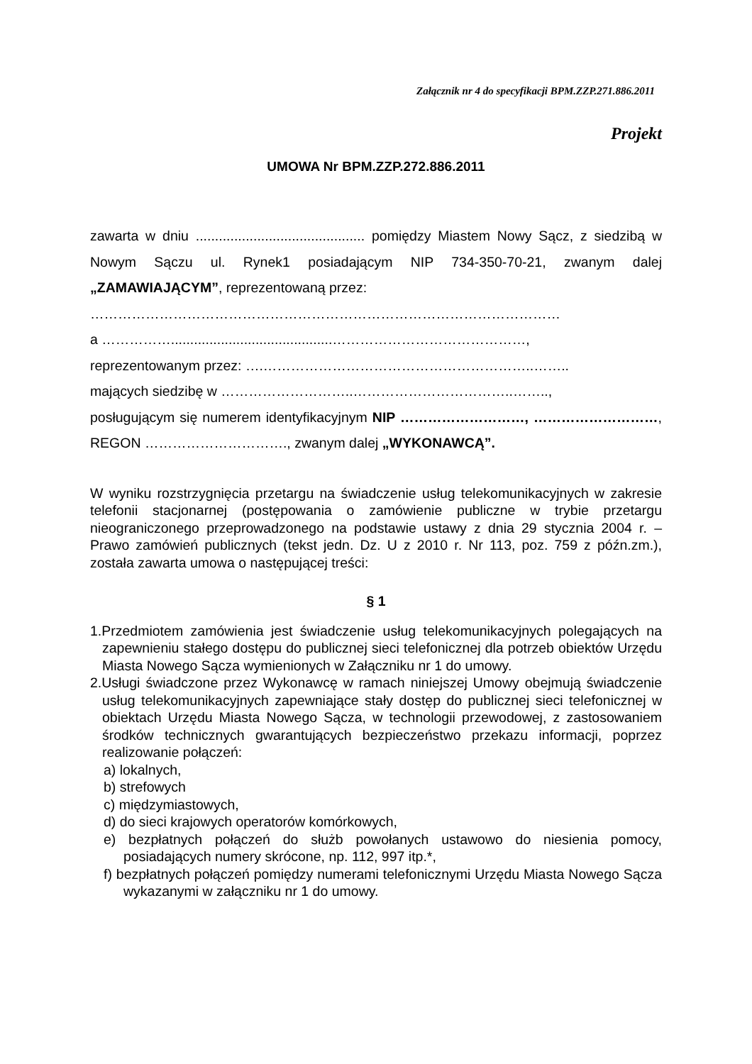Załącznik nr 4 do specyfikacji BPM.ZZP.271.886.2011
Projekt
UMOWA Nr BPM.ZZP.272.886.2011
zawarta w dniu ............................................ pomiędzy Miastem Nowy Sącz, z siedzibą w Nowym Sączu ul. Rynek1 posiadającym NIP 734-350-70-21, zwanym dalej „ZAMAWIAJĄCYM”, reprezentowaną przez:
…………………………………………………………………………………………
a ……………..........................................……………………………………,
reprezentowanym przez: ….…………………………………………………..……..
mających siedzibę w ………………………..……………………………..……..,
posługującym się numerem identyfikacyjnym NIP ………………………, ………………………, REGON …………………………., zwanym dalej „WYKONAWCĄ”.
W wyniku rozstrzygnięcia przetargu na świadczenie usług telekomunikacyjnych w zakresie telefonii stacjonarnej (postępowania o zamówienie publiczne w trybie przetargu nieograniczonego przeprowadzonego na podstawie ustawy z dnia 29 stycznia 2004 r. – Prawo zamówień publicznych (tekst jedn. Dz. U z 2010 r. Nr 113, poz. 759 z późn.zm.), została zawarta umowa o następującej treści:
§ 1
1.Przedmiotem zamówienia jest świadczenie usług telekomunikacyjnych polegających na zapewnieniu stałego dostępu do publicznej sieci telefonicznej dla potrzeb obiektów Urzędu Miasta Nowego Sącza wymienionych w Załączniku nr 1 do umowy.
2.Usługi świadczone przez Wykonawcę w ramach niniejszej Umowy obejmują świadczenie usług telekomunikacyjnych zapewniające stały dostęp do publicznej sieci telefonicznej w obiektach Urzędu Miasta Nowego Sącza, w technologii przewodowej, z zastosowaniem środków technicznych gwarantujących bezpieczeństwo przekazu informacji, poprzez realizowanie połączeń:
a) lokalnych,
b) strefowych
c) międzymiastowych,
d) do sieci krajowych operatorów komórkowych,
e) bezpłatnych połączeń do służb powołanych ustawowo do niesienia pomocy, posiadających numery skrócone, np. 112, 997 itp.*,
f) bezpłatnych połączeń pomiędzy numerami telefonicznymi Urzędu Miasta Nowego Sącza wykazanymi w załączniku nr 1 do umowy.